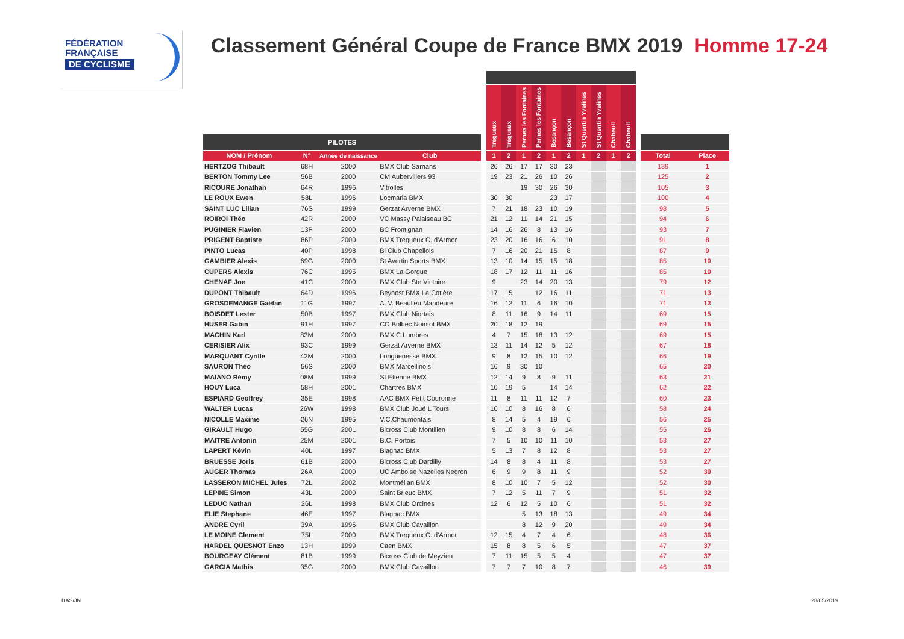FÉDÉRATION
FRANÇAISE
DE CYCLISME
Classement Général Coupe de France BMX 2019 Homme 17-24
| | | | | | Trégueux | Trégueux | Pernes les Fontaines | Pernes les Fontaines | Besançon | Besançon | St Quentin Yvelines | St Quentin Yvelines | Chabeuil | Chabeuil | | | |
| --- | --- | --- | --- | --- | --- | --- | --- | --- | --- | --- | --- | --- | --- | --- | --- | --- | --- |
| PILOTES | | | | | | | | | | | | | | | | | |
| NOM / Prénom | N° | Année de naissance | Club | | 1 | 2 | 1 | 2 | 1 | 2 | 1 | 2 | 1 | 2 | | Total | Place |
| HERTZOG Thibault | 68H | 2000 | BMX Club Sarrians | | 26 | 26 | 17 | 17 | 30 | 23 | | | | | | 139 | 1 |
| BERTON Tommy Lee | 56B | 2000 | CM Aubervillers 93 | | 19 | 23 | 21 | 26 | 10 | 26 | | | | | | 125 | 2 |
| RICOURE Jonathan | 64R | 1996 | Vitrolles | | | | 19 | 30 | 26 | 30 | | | | | | 105 | 3 |
| LE ROUX Ewen | 58L | 1996 | Locmaria BMX | | 30 | 30 | | | 23 | 17 | | | | | | 100 | 4 |
| SAINT LUC Lilian | 76S | 1999 | Gerzat Arverne BMX | | 7 | 21 | 18 | 23 | 10 | 19 | | | | | | 98 | 5 |
| ROIROI Théo | 42R | 2000 | VC Massy Palaiseau BC | | 21 | 12 | 11 | 14 | 21 | 15 | | | | | | 94 | 6 |
| PUGINIER Flavien | 13P | 2000 | BC Frontignan | | 14 | 16 | 26 | 8 | 13 | 16 | | | | | | 93 | 7 |
| PRIGENT Baptiste | 86P | 2000 | BMX Tregueux C. d'Armor | | 23 | 20 | 16 | 16 | 6 | 10 | | | | | | 91 | 8 |
| PINTO Lucas | 40P | 1998 | Bi Club Chapellois | | 7 | 16 | 20 | 21 | 15 | 8 | | | | | | 87 | 9 |
| GAMBIER Alexis | 69G | 2000 | St Avertin Sports BMX | | 13 | 10 | 14 | 15 | 15 | 18 | | | | | | 85 | 10 |
| CUPERS Alexis | 76C | 1995 | BMX La Gorgue | | 18 | 17 | 12 | 11 | 11 | 16 | | | | | | 85 | 10 |
| CHENAF Joe | 41C | 2000 | BMX Club Ste Victoire | | 9 | | 23 | 14 | 20 | 13 | | | | | | 79 | 12 |
| DUPONT Thibault | 64D | 1996 | Beynost BMX La Cotière | | 17 | 15 | | 12 | 16 | 11 | | | | | | 71 | 13 |
| GROSDEMANGE Gaëtan | 11G | 1997 | A. V. Beaulieu Mandeure | | 16 | 12 | 11 | 6 | 16 | 10 | | | | | | 71 | 13 |
| BOISDET Lester | 50B | 1997 | BMX Club Niortais | | 8 | 11 | 16 | 9 | 14 | 11 | | | | | | 69 | 15 |
| HUSER Gabin | 91H | 1997 | CO Bolbec Nointot BMX | | 20 | 18 | 12 | 19 | | | | | | | | 69 | 15 |
| MACHIN Karl | 83M | 2000 | BMX C Lumbres | | 4 | 7 | 15 | 18 | 13 | 12 | | | | | | 69 | 15 |
| CERISIER Alix | 93C | 1999 | Gerzat Arverne BMX | | 13 | 11 | 14 | 12 | 5 | 12 | | | | | | 67 | 18 |
| MARQUANT Cyrille | 42M | 2000 | Longuenesse BMX | | 9 | 8 | 12 | 15 | 10 | 12 | | | | | | 66 | 19 |
| SAURON Théo | 56S | 2000 | BMX Marcellinois | | 16 | 9 | 30 | 10 | | | | | | | | 65 | 20 |
| MAIANO Rémy | 08M | 1999 | St Etienne BMX | | 12 | 14 | 9 | 8 | 9 | 11 | | | | | | 63 | 21 |
| HOUY Luca | 58H | 2001 | Chartres BMX | | 10 | 19 | 5 | | 14 | 14 | | | | | | 62 | 22 |
| ESPIARD Geoffrey | 35E | 1998 | AAC BMX Petit Couronne | | 11 | 8 | 11 | 11 | 12 | 7 | | | | | | 60 | 23 |
| WALTER Lucas | 26W | 1998 | BMX Club Joué L Tours | | 10 | 10 | 8 | 16 | 8 | 6 | | | | | | 58 | 24 |
| NICOLLE Maxime | 26N | 1995 | V.C.Chaumontais | | 8 | 14 | 5 | 4 | 19 | 6 | | | | | | 56 | 25 |
| GIRAULT Hugo | 55G | 2001 | Bicross Club Montilien | | 9 | 10 | 8 | 8 | 6 | 14 | | | | | | 55 | 26 |
| MAITRE Antonin | 25M | 2001 | B.C. Portois | | 7 | 5 | 10 | 10 | 11 | 10 | | | | | | 53 | 27 |
| LAPERT Kévin | 40L | 1997 | Blagnac BMX | | 5 | 13 | 7 | 8 | 12 | 8 | | | | | | 53 | 27 |
| BRUESSE Joris | 61B | 2000 | Bicross Club Dardilly | | 14 | 8 | 8 | 4 | 11 | 8 | | | | | | 53 | 27 |
| AUGER Thomas | 26A | 2000 | UC Amboise Nazelles Negron | | 6 | 9 | 9 | 8 | 11 | 9 | | | | | | 52 | 30 |
| LASSERON MICHEL Jules | 72L | 2002 | Montmélian BMX | | 8 | 10 | 10 | 7 | 5 | 12 | | | | | | 52 | 30 |
| LEPINE Simon | 43L | 2000 | Saint Brieuc BMX | | 7 | 12 | 5 | 11 | 7 | 9 | | | | | | 51 | 32 |
| LEDUC Nathan | 26L | 1998 | BMX Club Orcines | | 12 | 6 | 12 | 5 | 10 | 6 | | | | | | 51 | 32 |
| ELIE Stephane | 46E | 1997 | Blagnac BMX | | | | 5 | 13 | 18 | 13 | | | | | | 49 | 34 |
| ANDRE Cyril | 39A | 1996 | BMX Club Cavaillon | | | | 8 | 12 | 9 | 20 | | | | | | 49 | 34 |
| LE MOINE Clement | 75L | 2000 | BMX Tregueux C. d'Armor | | 12 | 15 | 4 | 7 | 4 | 6 | | | | | | 48 | 36 |
| HARDEL QUESNOT Enzo | 13H | 1999 | Caen BMX | | 15 | 8 | 8 | 5 | 6 | 5 | | | | | | 47 | 37 |
| BOURGEAY Clément | 81B | 1999 | Bicross Club de Meyzieu | | 7 | 11 | 15 | 5 | 5 | 4 | | | | | | 47 | 37 |
| GARCIA Mathis | 35G | 2000 | BMX Club Cavaillon | | 7 | 7 | 7 | 10 | 8 | 7 | | | | | | 46 | 39 |
DAS/JN 28/05/2019